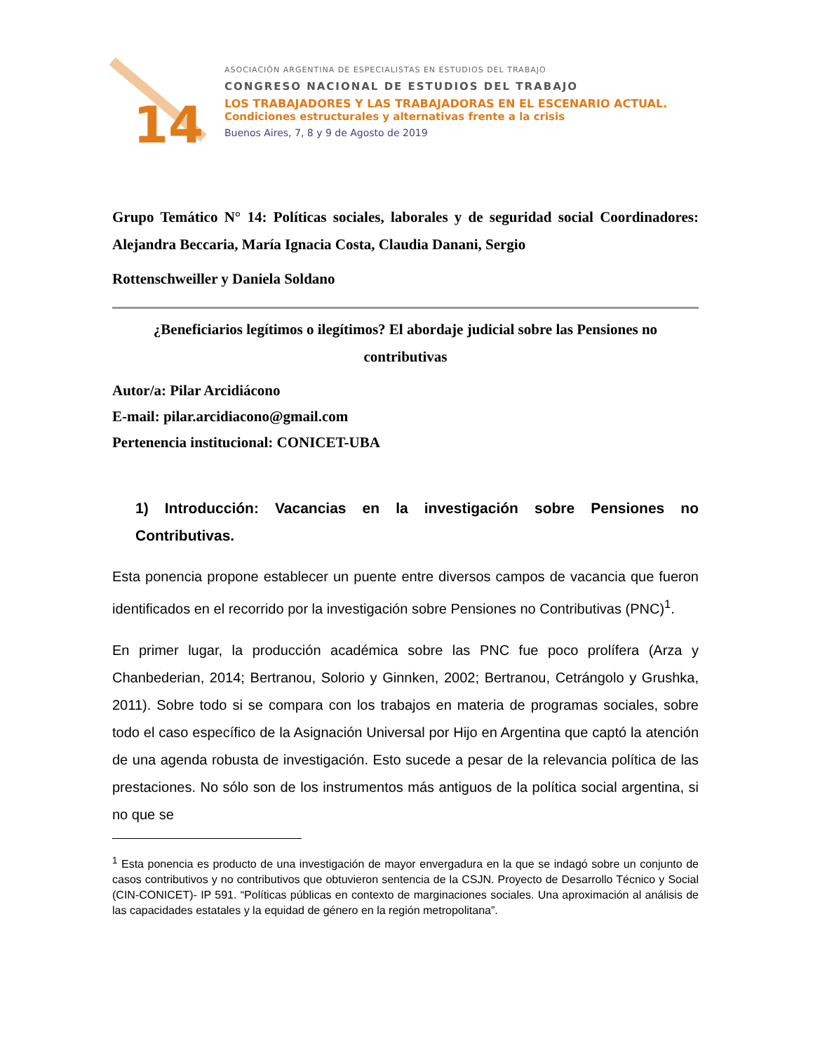14
ASOCIACIÓN ARGENTINA DE ESPECIALISTAS EN ESTUDIOS DEL TRABAJO
CONGRESO NACIONAL DE ESTUDIOS DEL TRABAJO
LOS TRABAJADORES Y LAS TRABAJADORAS EN EL ESCENARIO ACTUAL.
Condiciones estructurales y alternativas frente a la crisis
Buenos Aires, 7, 8 y 9 de Agosto de 2019
Grupo Temático N° 14: Políticas sociales, laborales y de seguridad social Coordinadores: Alejandra Beccaria, María Ignacia Costa, Claudia Danani, Sergio
Rottenschweiller y Daniela Soldano
¿Beneficiarios legítimos o ilegítimos? El abordaje judicial sobre las Pensiones no contributivas
Autor/a: Pilar Arcidiácono
E-mail: pilar.arcidiacono@gmail.com
Pertenencia institucional: CONICET-UBA
1) Introducción: Vacancias en la investigación sobre Pensiones no Contributivas.
Esta ponencia propone establecer un puente entre diversos campos de vacancia que fueron identificados en el recorrido por la investigación sobre Pensiones no Contributivas (PNC)<sup>1</sup>.
En primer lugar, la producción académica sobre las PNC fue poco prolífera (Arza y Chanbederian, 2014; Bertranou, Solorio y Ginnken, 2002; Bertranou, Cetrángolo y Grushka, 2011). Sobre todo si se compara con los trabajos en materia de programas sociales, sobre todo el caso específico de la Asignación Universal por Hijo en Argentina que captó la atención de una agenda robusta de investigación. Esto sucede a pesar de la relevancia política de las prestaciones. No sólo son de los instrumentos más antiguos de la política social argentina, si no que se
<sup>1</sup> Esta ponencia es producto de una investigación de mayor envergadura en la que se indagó sobre un conjunto de casos contributivos y no contributivos que obtuvieron sentencia de la CSJN. Proyecto de Desarrollo Técnico y Social (CIN-CONICET)- IP 591. “Políticas públicas en contexto de marginaciones sociales. Una aproximación al análisis de las capacidades estatales y la equidad de género en la región metropolitana”.